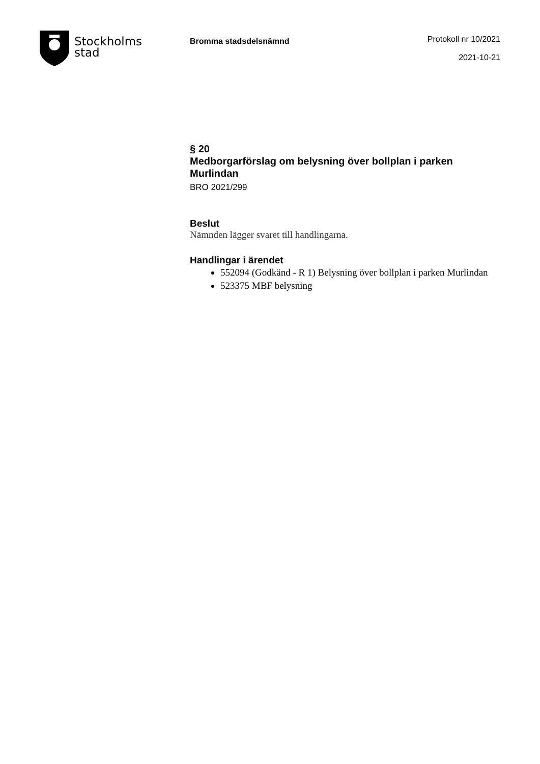Stockholms
stad
Bromma stadsdelsnämnd
Protokoll nr 10/2021
2021-10-21
§ 20
Medborgarförslag om belysning över bollplan i parken Murlindan
BRO 2021/299
Beslut
Nämnden lägger svaret till handlingarna.
Handlingar i ärendet
552094 (Godkänd - R 1) Belysning över bollplan i parken Murlindan
523375 MBF belysning